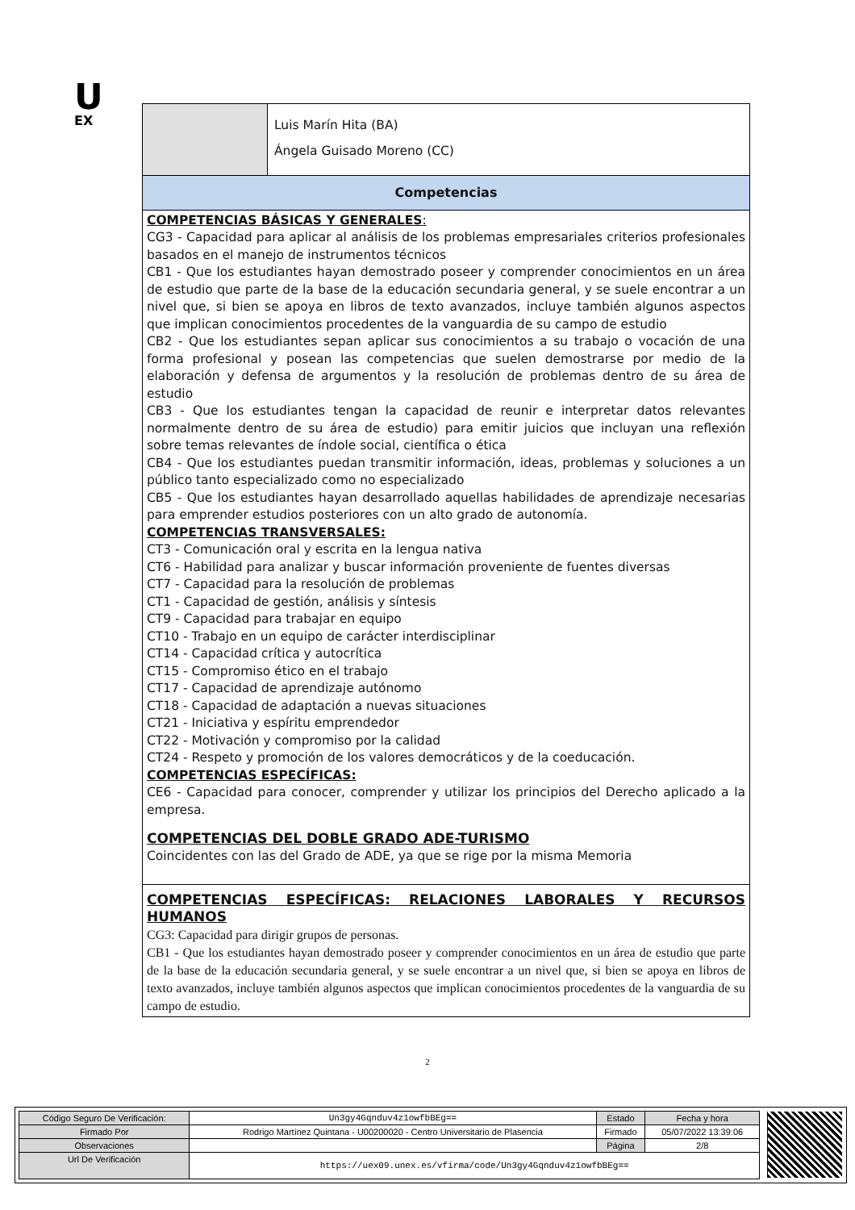U
EX
Luis Marín Hita (BA)
Ángela Guisado Moreno (CC)
Competencias
COMPETENCIAS BÁSICAS Y GENERALES:
CG3 - Capacidad para aplicar al análisis de los problemas empresariales criterios profesionales basados en el manejo de instrumentos técnicos
CB1 - Que los estudiantes hayan demostrado poseer y comprender conocimientos en un área de estudio que parte de la base de la educación secundaria general, y se suele encontrar a un nivel que, si bien se apoya en libros de texto avanzados, incluye también algunos aspectos que implican conocimientos procedentes de la vanguardia de su campo de estudio
CB2 - Que los estudiantes sepan aplicar sus conocimientos a su trabajo o vocación de una forma profesional y posean las competencias que suelen demostrarse por medio de la elaboración y defensa de argumentos y la resolución de problemas dentro de su área de estudio
CB3 - Que los estudiantes tengan la capacidad de reunir e interpretar datos relevantes normalmente dentro de su área de estudio) para emitir juicios que incluyan una reflexión sobre temas relevantes de índole social, científica o ética
CB4 - Que los estudiantes puedan transmitir información, ideas, problemas y soluciones a un público tanto especializado como no especializado
CB5 - Que los estudiantes hayan desarrollado aquellas habilidades de aprendizaje necesarias para emprender estudios posteriores con un alto grado de autonomía.
COMPETENCIAS TRANSVERSALES:
CT3 - Comunicación oral y escrita en la lengua nativa
CT6 - Habilidad para analizar y buscar información proveniente de fuentes diversas
CT7 - Capacidad para la resolución de problemas
CT1 - Capacidad de gestión, análisis y síntesis
CT9 - Capacidad para trabajar en equipo
CT10 - Trabajo en un equipo de carácter interdisciplinar
CT14 - Capacidad crítica y autocrítica
CT15 - Compromiso ético en el trabajo
CT17 - Capacidad de aprendizaje autónomo
CT18 - Capacidad de adaptación a nuevas situaciones
CT21 - Iniciativa y espíritu emprendedor
CT22 - Motivación y compromiso por la calidad
CT24 - Respeto y promoción de los valores democráticos y de la coeducación.
COMPETENCIAS ESPECÍFICAS:
CE6 - Capacidad para conocer, comprender y utilizar los principios del Derecho aplicado a la empresa.
COMPETENCIAS DEL DOBLE GRADO ADE-TURISMO
Coincidentes con las del Grado de ADE, ya que se rige por la misma Memoria
COMPETENCIAS ESPECÍFICAS: RELACIONES LABORALES Y RECURSOS HUMANOS
CG3: Capacidad para dirigir grupos de personas.
CB1 - Que los estudiantes hayan demostrado poseer y comprender conocimientos en un área de estudio que parte de la base de la educación secundaria general, y se suele encontrar a un nivel que, si bien se apoya en libros de texto avanzados, incluye también algunos aspectos que implican conocimientos procedentes de la vanguardia de su campo de estudio.
2
| Código Seguro De Verificación: | Un3gy4Gqnduv4z1owfbBEg== | Estado | Fecha y hora |
| Firmado Por | Rodrigo Martínez Quintana - U00200020 - Centro Universitario de Plasencia | Firmado | 05/07/2022 13:39:06 |
| Observaciones | | Página | 2/8 |
| Url De Verificación | https://uex09.unex.es/vfirma/code/Un3gy4Gqnduv4z1owfbBEg== | | |